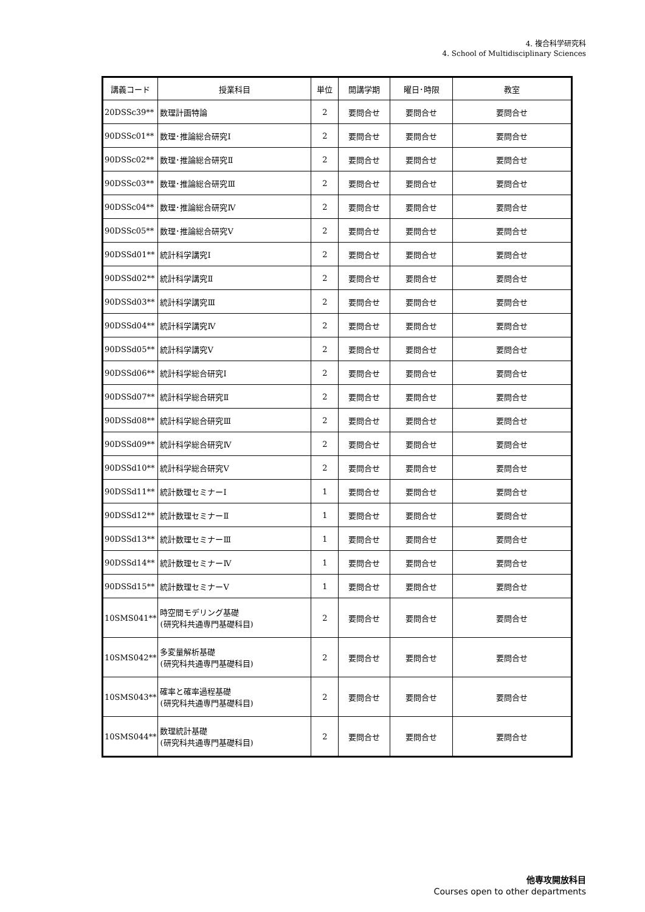4. 複合科学研究科
4. School of Multidisciplinary Sciences
| 講義コード | 授業科目 | 単位 | 開講学期 | 曜日･時限 | 教室 |
| --- | --- | --- | --- | --- | --- |
| 20DSSc39** | 数理計画特論 | 2 | 要問合せ | 要問合せ | 要問合せ |
| 90DSSc01** | 数理･推論総合研究Ⅰ | 2 | 要問合せ | 要問合せ | 要問合せ |
| 90DSSc02** | 数理･推論総合研究Ⅱ | 2 | 要問合せ | 要問合せ | 要問合せ |
| 90DSSc03** | 数理･推論総合研究Ⅲ | 2 | 要問合せ | 要問合せ | 要問合せ |
| 90DSSc04** | 数理･推論総合研究Ⅳ | 2 | 要問合せ | 要問合せ | 要問合せ |
| 90DSSc05** | 数理･推論総合研究Ⅴ | 2 | 要問合せ | 要問合せ | 要問合せ |
| 90DSSd01** | 統計科学講究Ⅰ | 2 | 要問合せ | 要問合せ | 要問合せ |
| 90DSSd02** | 統計科学講究Ⅱ | 2 | 要問合せ | 要問合せ | 要問合せ |
| 90DSSd03** | 統計科学講究Ⅲ | 2 | 要問合せ | 要問合せ | 要問合せ |
| 90DSSd04** | 統計科学講究Ⅳ | 2 | 要問合せ | 要問合せ | 要問合せ |
| 90DSSd05** | 統計科学講究Ⅴ | 2 | 要問合せ | 要問合せ | 要問合せ |
| 90DSSd06** | 統計科学総合研究Ⅰ | 2 | 要問合せ | 要問合せ | 要問合せ |
| 90DSSd07** | 統計科学総合研究Ⅱ | 2 | 要問合せ | 要問合せ | 要問合せ |
| 90DSSd08** | 統計科学総合研究Ⅲ | 2 | 要問合せ | 要問合せ | 要問合せ |
| 90DSSd09** | 統計科学総合研究Ⅳ | 2 | 要問合せ | 要問合せ | 要問合せ |
| 90DSSd10** | 統計科学総合研究Ⅴ | 2 | 要問合せ | 要問合せ | 要問合せ |
| 90DSSd11** | 統計数理セミナーⅠ | 1 | 要問合せ | 要問合せ | 要問合せ |
| 90DSSd12** | 統計数理セミナーⅡ | 1 | 要問合せ | 要問合せ | 要問合せ |
| 90DSSd13** | 統計数理セミナーⅢ | 1 | 要問合せ | 要問合せ | 要問合せ |
| 90DSSd14** | 統計数理セミナーⅣ | 1 | 要問合せ | 要問合せ | 要問合せ |
| 90DSSd15** | 統計数理セミナーⅤ | 1 | 要問合せ | 要問合せ | 要問合せ |
| 10SMS041** | 時空間モデリング基礎 (研究科共通専門基礎科目) | 2 | 要問合せ | 要問合せ | 要問合せ |
| 10SMS042** | 多変量解析基礎 (研究科共通専門基礎科目) | 2 | 要問合せ | 要問合せ | 要問合せ |
| 10SMS043** | 確率と確率過程基礎 (研究科共通専門基礎科目) | 2 | 要問合せ | 要問合せ | 要問合せ |
| 10SMS044** | 数理統計基礎 (研究科共通専門基礎科目) | 2 | 要問合せ | 要問合せ | 要問合せ |
他専攻開放科目
Courses open to other departments